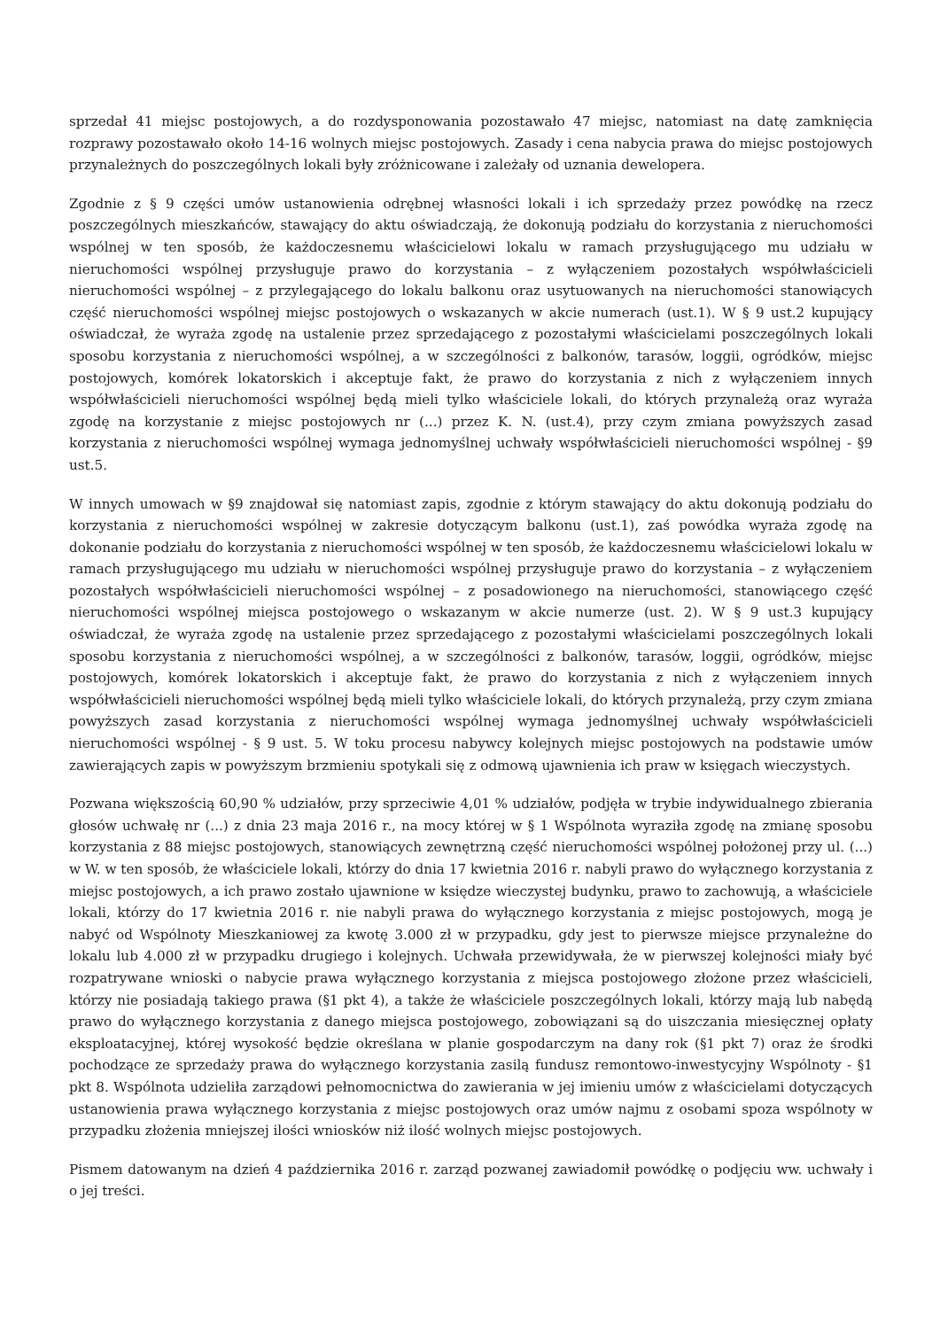sprzedał 41 miejsc postojowych, a do rozdysponowania pozostawało 47 miejsc, natomiast na datę zamknięcia rozprawy pozostawało około 14-16 wolnych miejsc postojowych. Zasady i cena nabycia prawa do miejsc postojowych przynależnych do poszczególnych lokali były zróżnicowane i zależały od uznania dewelopera.
Zgodnie z § 9 części umów ustanowienia odrębnej własności lokali i ich sprzedaży przez powódkę na rzecz poszczególnych mieszkańców, stawający do aktu oświadczają, że dokonują podziału do korzystania z nieruchomości wspólnej w ten sposób, że każdoczesnemu właścicielowi lokalu w ramach przysługującego mu udziału w nieruchomości wspólnej przysługuje prawo do korzystania – z wyłączeniem pozostałych współwłaścicieli nieruchomości wspólnej – z przylegającego do lokalu balkonu oraz usytuowanych na nieruchomości stanowiących część nieruchomości wspólnej miejsc postojowych o wskazanych w akcie numerach (ust.1). W § 9 ust.2 kupujący oświadczał, że wyraża zgodę na ustalenie przez sprzedającego z pozostałymi właścicielami poszczególnych lokali sposobu korzystania z nieruchomości wspólnej, a w szczególności z balkonów, tarasów, loggii, ogródków, miejsc postojowych, komórek lokatorskich i akceptuje fakt, że prawo do korzystania z nich z wyłączeniem innych współwłaścicieli nieruchomości wspólnej będą mieli tylko właściciele lokali, do których przynależą oraz wyraża zgodę na korzystanie z miejsc postojowych nr (...) przez K. N. (ust.4), przy czym zmiana powyższych zasad korzystania z nieruchomości wspólnej wymaga jednomyślnej uchwały współwłaścicieli nieruchomości wspólnej - §9 ust.5.
W innych umowach w §9 znajdował się natomiast zapis, zgodnie z którym stawający do aktu dokonują podziału do korzystania z nieruchomości wspólnej w zakresie dotyczącym balkonu (ust.1), zaś powódka wyraża zgodę na dokonanie podziału do korzystania z nieruchomości wspólnej w ten sposób, że każdoczesnemu właścicielowi lokalu w ramach przysługującego mu udziału w nieruchomości wspólnej przysługuje prawo do korzystania – z wyłączeniem pozostałych współwłaścicieli nieruchomości wspólnej – z posadowionego na nieruchomości, stanowiącego część nieruchomości wspólnej miejsca postojowego o wskazanym w akcie numerze (ust. 2). W § 9 ust.3 kupujący oświadczał, że wyraża zgodę na ustalenie przez sprzedającego z pozostałymi właścicielami poszczególnych lokali sposobu korzystania z nieruchomości wspólnej, a w szczególności z balkonów, tarasów, loggii, ogródków, miejsc postojowych, komórek lokatorskich i akceptuje fakt, że prawo do korzystania z nich z wyłączeniem innych współwłaścicieli nieruchomości wspólnej będą mieli tylko właściciele lokali, do których przynależą, przy czym zmiana powyższych zasad korzystania z nieruchomości wspólnej wymaga jednomyślnej uchwały współwłaścicieli nieruchomości wspólnej - § 9 ust. 5. W toku procesu nabywcy kolejnych miejsc postojowych na podstawie umów zawierających zapis w powyższym brzmieniu spotykali się z odmową ujawnienia ich praw w księgach wieczystych.
Pozwana większością 60,90 % udziałów, przy sprzeciwie 4,01 % udziałów, podjęła w trybie indywidualnego zbierania głosów uchwałę nr (...) z dnia 23 maja 2016 r., na mocy której w § 1 Wspólnota wyraziła zgodę na zmianę sposobu korzystania z 88 miejsc postojowych, stanowiących zewnętrzną część nieruchomości wspólnej położonej przy ul. (...) w W. w ten sposób, że właściciele lokali, którzy do dnia 17 kwietnia 2016 r. nabyli prawo do wyłącznego korzystania z miejsc postojowych, a ich prawo zostało ujawnione w księdze wieczystej budynku, prawo to zachowują, a właściciele lokali, którzy do 17 kwietnia 2016 r. nie nabyli prawa do wyłącznego korzystania z miejsc postojowych, mogą je nabyć od Wspólnoty Mieszkaniowej za kwotę 3.000 zł w przypadku, gdy jest to pierwsze miejsce przynależne do lokalu lub 4.000 zł w przypadku drugiego i kolejnych. Uchwała przewidywała, że w pierwszej kolejności miały być rozpatrywane wnioski o nabycie prawa wyłącznego korzystania z miejsca postojowego złożone przez właścicieli, którzy nie posiadają takiego prawa (§1 pkt 4), a także że właściciele poszczególnych lokali, którzy mają lub nabędą prawo do wyłącznego korzystania z danego miejsca postojowego, zobowiązani są do uiszczania miesięcznej opłaty eksploatacyjnej, której wysokość będzie określana w planie gospodarczym na dany rok (§1 pkt 7) oraz że środki pochodzące ze sprzedaży prawa do wyłącznego korzystania zasilą fundusz remontowo-inwestycyjny Wspólnoty - §1 pkt 8. Wspólnota udzieliła zarządowi pełnomocnictwa do zawierania w jej imieniu umów z właścicielami dotyczących ustanowienia prawa wyłącznego korzystania z miejsc postojowych oraz umów najmu z osobami spoza wspólnoty w przypadku złożenia mniejszej ilości wniosków niż ilość wolnych miejsc postojowych.
Pismem datowanym na dzień 4 października 2016 r. zarząd pozwanej zawiadomił powódkę o podjęciu ww. uchwały i o jej treści.